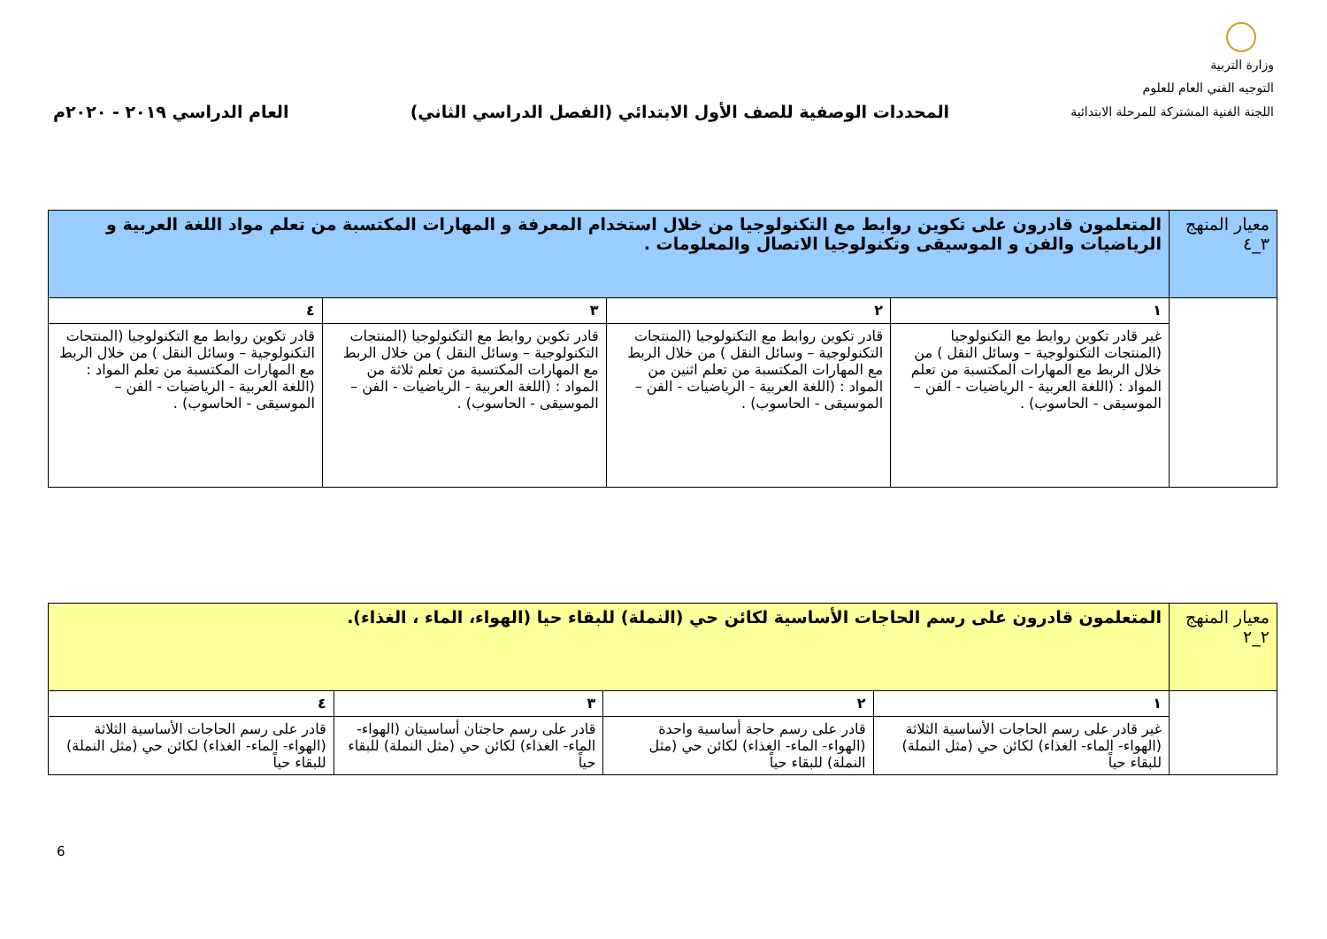وزارة التربية
التوجيه الفني العام للعلوم
اللجنة الفنية المشتركة للمرحلة الابتدائية المحددات الوصفية للصف الأول الابتدائي (الفصل الدراسي الثاني) العام الدراسي ٢٠١٩ - ٢٠٢٠م
| معيار المنهج ٣_٤ | المتعلمون قادرون على تكوين روابط مع التكنولوجيا من خلال استخدام المعرفة و المهارات المكتسبة من تعلم مواد اللغة العربية و الرياضيات والفن و الموسيقى وتكنولوجيا الاتصال والمعلومات . | | | |
| | ١ | ٢ | ٣ | ٤ |
| | غير قادر تكوين روابط مع التكنولوجيا (المنتجات التكنولوجية – وسائل النقل ) من خلال الربط مع المهارات المكتسبة من تعلم المواد : (اللغة العربية - الرياضيات - الفن – الموسيقى - الحاسوب) . | قادر تكوين روابط مع التكنولوجيا (المنتجات التكنولوجية – وسائل النقل ) من خلال الربط مع المهارات المكتسبة من تعلم اثنين من المواد : (اللغة العربية - الرياضيات - الفن – الموسيقى - الحاسوب) . | قادر تكوين روابط مع التكنولوجيا (المنتجات التكنولوجية – وسائل النقل ) من خلال الربط مع المهارات المكتسبة من تعلم ثلاثة من المواد : (اللغة العربية - الرياضيات - الفن – الموسيقى - الحاسوب) . | قادر تكوين روابط مع التكنولوجيا (المنتجات التكنولوجية – وسائل النقل ) من خلال الربط مع المهارات المكتسبة من تعلم المواد : (اللغة العربية - الرياضيات - الفن – الموسيقى - الحاسوب) . |
| معيار المنهج ٢_٢ | المتعلمون قادرون على رسم الحاجات الأساسية لكائن حي (النملة) للبقاء حيا (الهواء، الماء ، الغذاء). | | | |
| | ١ | ٢ | ٣ | ٤ |
| | غير قادر على رسم الحاجات الأساسية الثلاثة (الهواء- الماء- الغذاء) لكائن حي (مثل النملة) للبقاء حياً | قادر على رسم حاجة أساسية واحدة (الهواء- الماء- الغذاء) لكائن حي (مثل النملة) للبقاء حياً | قادر على رسم حاجتان أساسيتان (الهواء- الماء- الغذاء) لكائن حي (مثل النملة) للبقاء حياً | قادر على رسم الحاجات الأساسية الثلاثة (الهواء- الماء- الغذاء) لكائن حي (مثل النملة) للبقاء حياً |
6